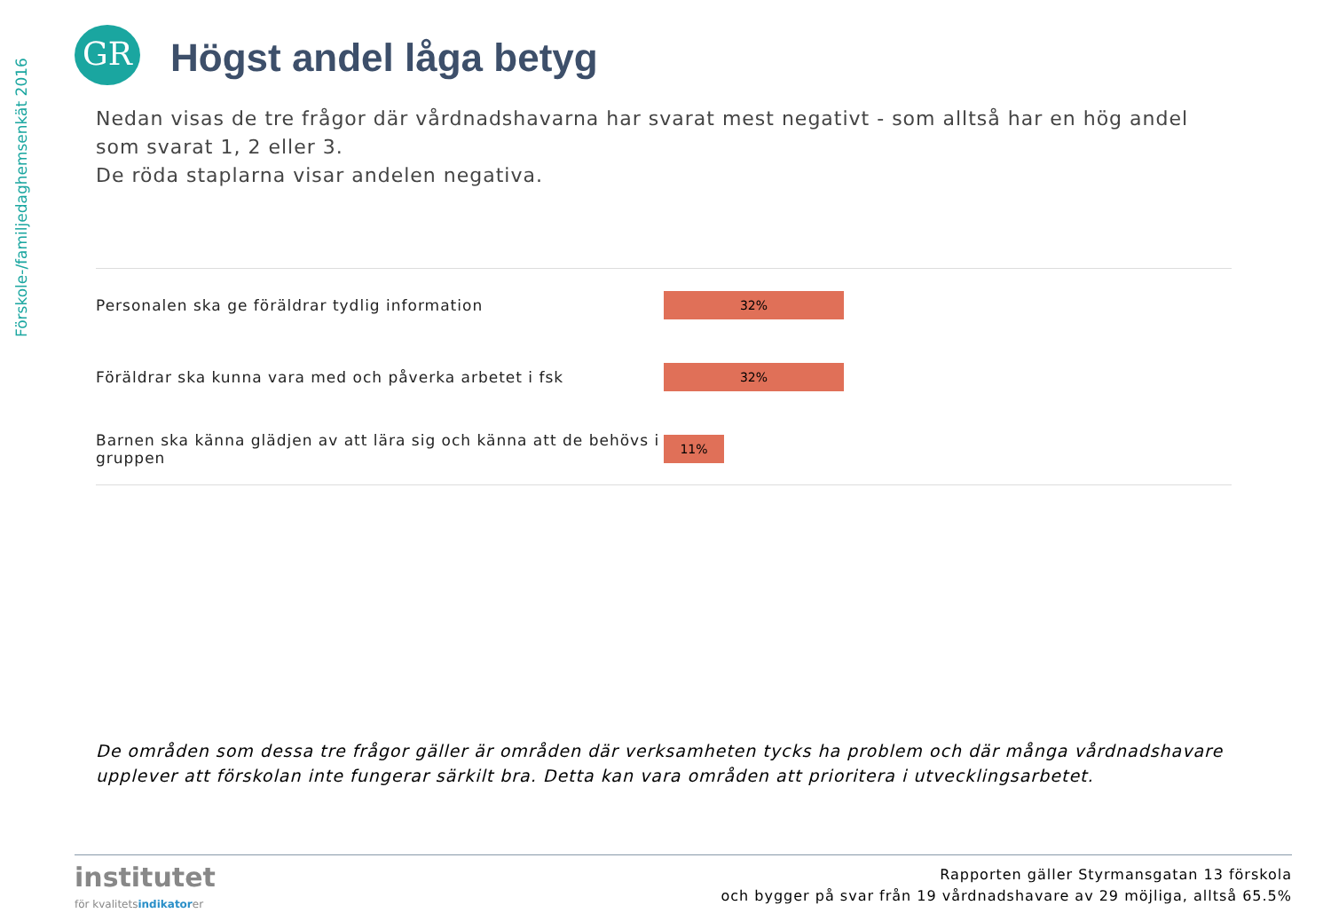Förskole-/familjedaghemsenkät 2016
GR Högst andel låga betyg
Nedan visas de tre frågor där vårdnadshavarna har svarat mest negativt - som alltså har en hög andel som svarat 1, 2 eller 3.
De röda staplarna visar andelen negativa.
Personalen ska ge föräldrar tydlig information
32%
Föräldrar ska kunna vara med och påverka arbetet i fsk
32%
Barnen ska känna glädjen av att lära sig och känna att de behövs i gruppen
11%
De områden som dessa tre frågor gäller är områden där verksamheten tycks ha problem och där många vårdnadshavare upplever att förskolan inte fungerar särkilt bra. Detta kan vara områden att prioritera i utvecklingsarbetet.
institutet
för kvalitetsindikatorer
Rapporten gäller Styrmansgatan 13 förskola
och bygger på svar från 19 vårdnadshavare av 29 möjliga, alltså 65.5%